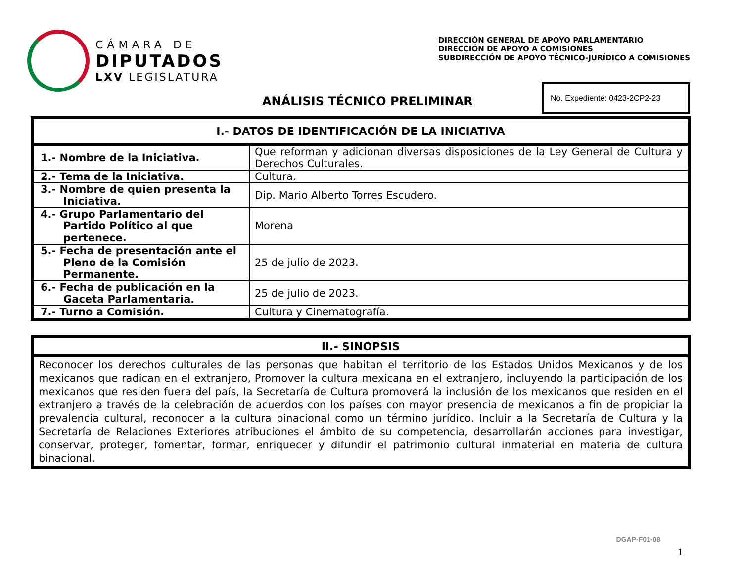CÁMARA DE
DIPUTADOS
LXV LEGISLATURA
DIRECCIÓN GENERAL DE APOYO PARLAMENTARIO
DIRECCIÓN DE APOYO A COMISIONES
SUBDIRECCIÓN DE APOYO TÉCNICO-JURÍDICO A COMISIONES
ANÁLISIS TÉCNICO PRELIMINAR
No. Expediente: 0423-2CP2-23
| I.- DATOS DE IDENTIFICACIÓN DE LA INICIATIVA | |
| --- | --- |
| 1.- Nombre de la Iniciativa. | Que reforman y adicionan diversas disposiciones de la Ley General de Cultura y Derechos Culturales. |
| 2.- Tema de la Iniciativa. | Cultura. |
| 3.- Nombre de quien presenta la Iniciativa. | Dip. Mario Alberto Torres Escudero. |
| 4.- Grupo Parlamentario del Partido Político al que pertenece. | Morena |
| 5.- Fecha de presentación ante el Pleno de la Comisión Permanente. | 25 de julio de 2023. |
| 6.- Fecha de publicación en la Gaceta Parlamentaria. | 25 de julio de 2023. |
| 7.- Turno a Comisión. | Cultura y Cinematografía. |
| II.- SINOPSIS |
| --- |
| Reconocer los derechos culturales de las personas que habitan el territorio de los Estados Unidos Mexicanos y de los mexicanos que radican en el extranjero, Promover la cultura mexicana en el extranjero, incluyendo la participación de los mexicanos que residen fuera del país, la Secretaría de Cultura promoverá la inclusión de los mexicanos que residen en el extranjero a través de la celebración de acuerdos con los países con mayor presencia de mexicanos a fin de propiciar la prevalencia cultural, reconocer a la cultura binacional como un término jurídico. Incluir a la Secretaría de Cultura y la Secretaría de Relaciones Exteriores atribuciones el ámbito de su competencia, desarrollarán acciones para investigar, conservar, proteger, fomentar, formar, enriquecer y difundir el patrimonio cultural inmaterial en materia de cultura binacional. |
DGAP-F01-08
1